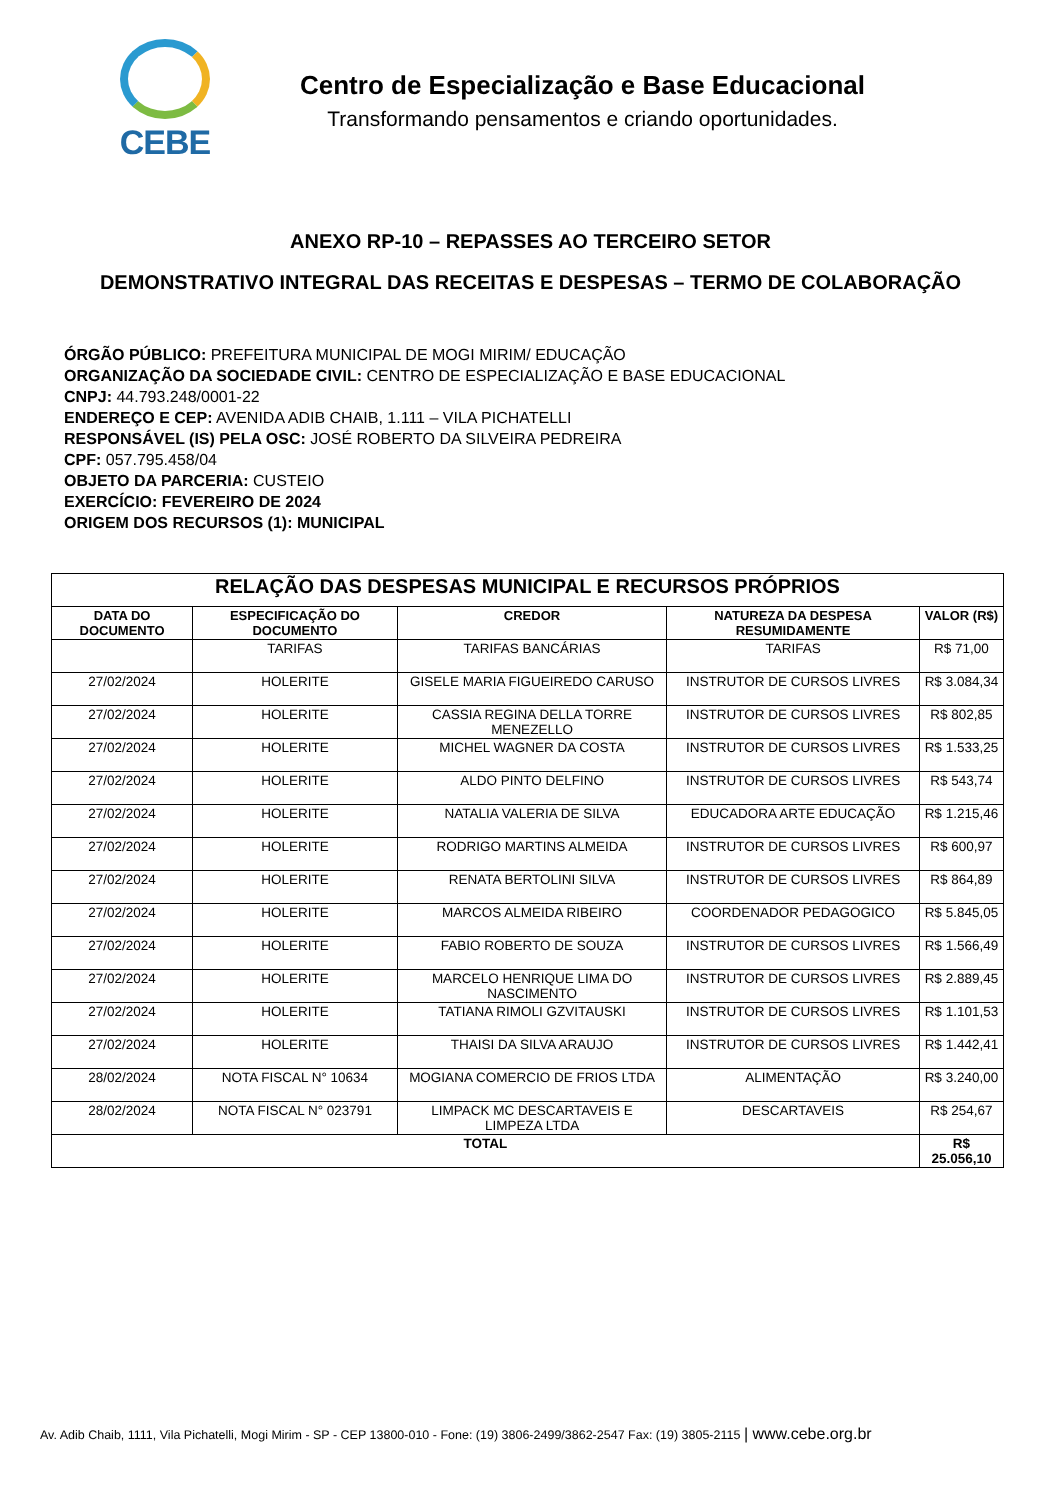CEBE
Centro de Especialização e Base Educacional
Transformando pensamentos e criando oportunidades.
ANEXO RP-10 – REPASSES AO TERCEIRO SETOR
DEMONSTRATIVO INTEGRAL DAS RECEITAS E DESPESAS – TERMO DE COLABORAÇÃO
ÓRGÃO PÚBLICO: PREFEITURA MUNICIPAL DE MOGI MIRIM/ EDUCAÇÃO
ORGANIZAÇÃO DA SOCIEDADE CIVIL: CENTRO DE ESPECIALIZAÇÃO E BASE EDUCACIONAL
CNPJ: 44.793.248/0001-22
ENDEREÇO E CEP: AVENIDA ADIB CHAIB, 1.111 – VILA PICHATELLI
RESPONSÁVEL (IS) PELA OSC: JOSÉ ROBERTO DA SILVEIRA PEDREIRA
CPF: 057.795.458/04
OBJETO DA PARCERIA: CUSTEIO
EXERCÍCIO: FEVEREIRO DE 2024
ORIGEM DOS RECURSOS (1): MUNICIPAL
| RELAÇÃO DAS DESPESAS MUNICIPAL E RECURSOS PRÓPRIOS | | | | |
| DATA DO DOCUMENTO | ESPECIFICAÇÃO DO DOCUMENTO | CREDOR | NATUREZA DA DESPESA RESUMIDAMENTE | VALOR (R$) |
| | TARIFAS | TARIFAS BANCÁRIAS | TARIFAS | R$ 71,00 |
| 27/02/2024 | HOLERITE | GISELE MARIA FIGUEIREDO CARUSO | INSTRUTOR DE CURSOS LIVRES | R$ 3.084,34 |
| 27/02/2024 | HOLERITE | CASSIA REGINA DELLA TORRE MENEZELLO | INSTRUTOR DE CURSOS LIVRES | R$ 802,85 |
| 27/02/2024 | HOLERITE | MICHEL WAGNER DA COSTA | INSTRUTOR DE CURSOS LIVRES | R$ 1.533,25 |
| 27/02/2024 | HOLERITE | ALDO PINTO DELFINO | INSTRUTOR DE CURSOS LIVRES | R$ 543,74 |
| 27/02/2024 | HOLERITE | NATALIA VALERIA DE SILVA | EDUCADORA ARTE EDUCAÇÃO | R$ 1.215,46 |
| 27/02/2024 | HOLERITE | RODRIGO MARTINS ALMEIDA | INSTRUTOR DE CURSOS LIVRES | R$ 600,97 |
| 27/02/2024 | HOLERITE | RENATA BERTOLINI SILVA | INSTRUTOR DE CURSOS LIVRES | R$ 864,89 |
| 27/02/2024 | HOLERITE | MARCOS ALMEIDA RIBEIRO | COORDENADOR PEDAGOGICO | R$ 5.845,05 |
| 27/02/2024 | HOLERITE | FABIO ROBERTO DE SOUZA | INSTRUTOR DE CURSOS LIVRES | R$ 1.566,49 |
| 27/02/2024 | HOLERITE | MARCELO HENRIQUE LIMA DO NASCIMENTO | INSTRUTOR DE CURSOS LIVRES | R$ 2.889,45 |
| 27/02/2024 | HOLERITE | TATIANA RIMOLI GZVITAUSKI | INSTRUTOR DE CURSOS LIVRES | R$ 1.101,53 |
| 27/02/2024 | HOLERITE | THAISI DA SILVA ARAUJO | INSTRUTOR DE CURSOS LIVRES | R$ 1.442,41 |
| 28/02/2024 | NOTA FISCAL N° 10634 | MOGIANA COMERCIO DE FRIOS LTDA | ALIMENTAÇÃO | R$ 3.240,00 |
| 28/02/2024 | NOTA FISCAL N° 023791 | LIMPACK MC DESCARTAVEIS E LIMPEZA LTDA | DESCARTAVEIS | R$ 254,67 |
| TOTAL | | | | R$ 25.056,10 |
Av. Adib Chaib, 1111, Vila Pichatelli, Mogi Mirim - SP - CEP 13800-010 - Fone: (19) 3806-2499/3862-2547 Fax: (19) 3805-2115 | www.cebe.org.br